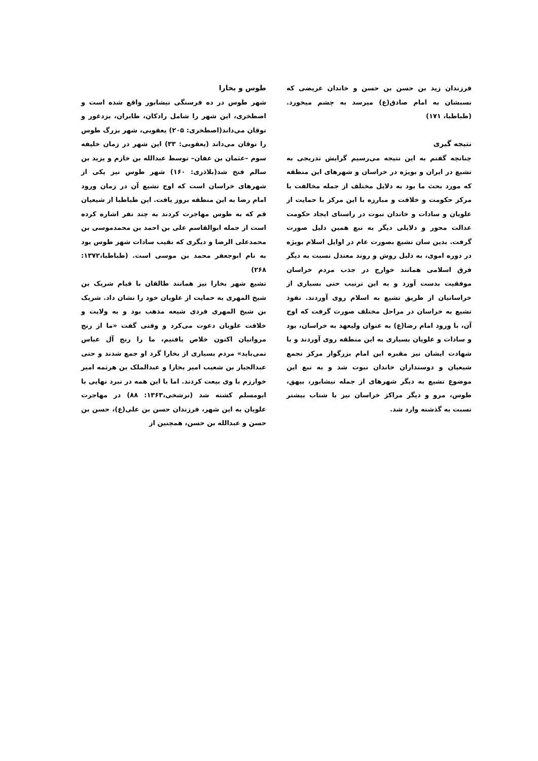طوس و بخارا
شهر طوس در ده فرسنگی نیشابور واقع شده است و اصطخری، این شهر را شامل رادکان، طابران، بزدغور و نوقان می‌داند(اصطخری: ۲۰۵) یعقوبی، شهر بزرگ طوس را نوقان می‌داند (یعقوبی: ۳۳) این شهر در زمان خلیفه سوم –عثمان بن عفان– توسط عبدالله بن خازم و یزید بن سالم فتح شد(بلاذری: ۱۶۰) شهر طوس نیز یکی از شهرهای خراسان است که اوج تشیع آن در زمان ورود امام رضا به این منطقه بروز یافت. این طباطبا از شیعیان قم که به طوس مهاجرت کردند به چند نفر اشاره کرده است از جمله ابوالقاسم علی بن احمد بن محمدموسی بن محمدعلی الرضا و دیگری که نقیب سادات شهر طوس بود به نام ابوجعفر محمد بن موسی است. (طباطبا،۱۳۷۲: ۲۶۸)
تشیع شهر بخارا نیز همانند طالقان با قیام شریک بن شیخ المهری به حمایت از علویان خود را نشان داد. شریک بن شیخ المهری فردی شیعه مذهب بود و به ولایت و خلافت علویان دعوت می‌کرد و وقتی گفت «ما از رنج مروانیان اکنون خلاص یافتیم، ما را رنج آل عباس نمی‌باید» مردم بسیاری از بخارا گرد او جمع شدند و حتی عبدالجبار بن شعیب امیر بخارا و عبدالملک بن هرثمه امیر خوارزم با وی بیعت کردند. اما با این همه در نبرد نهایی با ابومسلم کشته شد (نرشخی،۱۳۶۳: ۸۸) در مهاجرت علویان به این شهر، فرزندان حسن بن علی(ع)، حسن بن حسن و عبدالله بن حسن، همچنین از
فرزندان زید بن حسن بن حسن و خاندان عریضی که نسبشان به امام صادق(ع) میرسد به چشم میخورد. (طباطبا، ۱۷۱)
نتیجه گیری
چنانچه گفتم به این نتیجه می‌رسیم گرایش تدریجی به تشیع در ایران و بویژه در خراسان و شهرهای این منطقه که مورد بحث ما بود به دلایل مختلف از جمله مخالفت با مرکز حکومت و خلافت و مبارزه با این مرکز با حمایت از علویان و سادات و خاندان نبوت در راستای ایجاد حکومت عدالت محور و دلایلی دیگر به تبع همین دلیل صورت گرفت. بدین سان تشیع بصورت عام در اوایل اسلام بویژه در دوره اموی، به دلیل روش و روند معتدل نسبت به دیگر فرق اسلامی همانند خوارج در جذب مردم خراسان موفقیت بدست آورد و به این ترتیب حتی بسیاری از خراسانیان از طریق تشیع به اسلام روی آوردند. نفوذ تشیع به خراسان در مراحل مختلف صورت گرفت که اوج آن، با ورود امام رضا(ع) به عنوان ولیعهد به خراسان، بود و سادات و علویان بسیاری به این منطقه روی آوردند و با شهادت ایشان نیز مقبره این امام بزرگوار مرکز تجمع شیعیان و دوستداران خاندان نبوت شد و به تبع این موضوع تشیع به دیگر شهرهای از جمله نیشابور، بیهق، طوس، مرو و دیگر مراکز خراسان نیز با شتاب بیشتر نسبت به گذشته وارد شد.